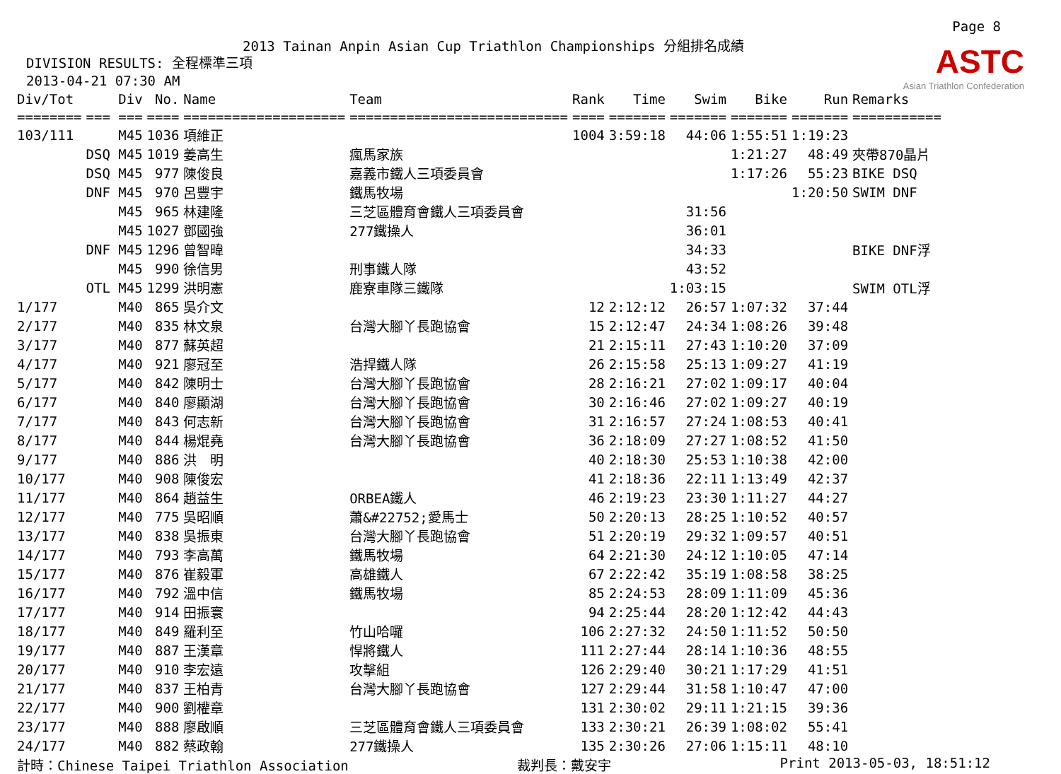Page 8
ASTC
Asian Triathlon Confederation
2013 Tainan Anpin Asian Cup Triathlon Championships 分組排名成績
DIVISION RESULTS: 全程標準三項
2013-04-21 07:30 AM
| Div/Tot | Div | No. | Name | Team | Rank | Time | Swim | Bike | Run | Remarks |
| --- | --- | --- | --- | --- | --- | --- | --- | --- | --- | --- |
| ======== | === === | ==== | ==================== | =========================== | ==== | ======= | ======= | ======= | ======= | =========== |
| 103/111 | M45 | 1036 | 項維正 | | 1004 | 3:59:18 | 44:06 | 1:55:51 | 1:19:23 | |
| | DSQ M45 | 1019 | 姜高生 | 瘋馬家族 | | | | 1:21:27 | 48:49 | 夾帶870晶片 |
| | DSQ M45 | 977 | 陳俊良 | 嘉義市鐵人三項委員會 | | | | 1:17:26 | 55:23 | BIKE DSQ |
| | DNF M45 | 970 | 呂豐宇 | 鐵馬牧場 | | | | | 1:20:50 | SWIM DNF |
| | M45 | 965 | 林建隆 | 三芝區體育會鐵人三項委員會 | | | 31:56 | | | |
| | M45 | 1027 | 鄧國強 | 277鐵操人 | | | 36:01 | | | |
| | DNF M45 | 1296 | 曾智暐 | | | | 34:33 | | | BIKE DNF浮 |
| | M45 | 990 | 徐信男 | 刑事鐵人隊 | | | 43:52 | | | |
| | OTL M45 | 1299 | 洪明憲 | 鹿寮車隊三鐵隊 | | | 1:03:15 | | | SWIM OTL浮 |
| 1/177 | M40 | 865 | 吳介文 | | 12 | 2:12:12 | 26:57 | 1:07:32 | 37:44 | |
| 2/177 | M40 | 835 | 林文泉 | 台灣大腳丫長跑協會 | 15 | 2:12:47 | 24:34 | 1:08:26 | 39:48 | |
| 3/177 | M40 | 877 | 蘇英超 | | 21 | 2:15:11 | 27:43 | 1:10:20 | 37:09 | |
| 4/177 | M40 | 921 | 廖冠至 | 浩捍鐵人隊 | 26 | 2:15:58 | 25:13 | 1:09:27 | 41:19 | |
| 5/177 | M40 | 842 | 陳明士 | 台灣大腳丫長跑協會 | 28 | 2:16:21 | 27:02 | 1:09:17 | 40:04 | |
| 6/177 | M40 | 840 | 廖顯湖 | 台灣大腳丫長跑協會 | 30 | 2:16:46 | 27:02 | 1:09:27 | 40:19 | |
| 7/177 | M40 | 843 | 何志新 | 台灣大腳丫長跑協會 | 31 | 2:16:57 | 27:24 | 1:08:53 | 40:41 | |
| 8/177 | M40 | 844 | 楊焜堯 | 台灣大腳丫長跑協會 | 36 | 2:18:09 | 27:27 | 1:08:52 | 41:50 | |
| 9/177 | M40 | 886 | 洪 明 | | 40 | 2:18:30 | 25:53 | 1:10:38 | 42:00 | |
| 10/177 | M40 | 908 | 陳俊宏 | | 41 | 2:18:36 | 22:11 | 1:13:49 | 42:37 | |
| 11/177 | M40 | 864 | 趙益生 | ORBEA鐵人 | 46 | 2:19:23 | 23:30 | 1:11:27 | 44:27 | |
| 12/177 | M40 | 775 | 吳昭順 | 蕭&#22752;愛馬士 | 50 | 2:20:13 | 28:25 | 1:10:52 | 40:57 | |
| 13/177 | M40 | 838 | 吳振東 | 台灣大腳丫長跑協會 | 51 | 2:20:19 | 29:32 | 1:09:57 | 40:51 | |
| 14/177 | M40 | 793 | 李高萬 | 鐵馬牧場 | 64 | 2:21:30 | 24:12 | 1:10:05 | 47:14 | |
| 15/177 | M40 | 876 | 崔毅軍 | 高雄鐵人 | 67 | 2:22:42 | 35:19 | 1:08:58 | 38:25 | |
| 16/177 | M40 | 792 | 溫中信 | 鐵馬牧場 | 85 | 2:24:53 | 28:09 | 1:11:09 | 45:36 | |
| 17/177 | M40 | 914 | 田振寰 | | 94 | 2:25:44 | 28:20 | 1:12:42 | 44:43 | |
| 18/177 | M40 | 849 | 羅利至 | 竹山哈囉 | 106 | 2:27:32 | 24:50 | 1:11:52 | 50:50 | |
| 19/177 | M40 | 887 | 王漢章 | 悍將鐵人 | 111 | 2:27:44 | 28:14 | 1:10:36 | 48:55 | |
| 20/177 | M40 | 910 | 李宏遠 | 攻擊組 | 126 | 2:29:40 | 30:21 | 1:17:29 | 41:51 | |
| 21/177 | M40 | 837 | 王柏青 | 台灣大腳丫長跑協會 | 127 | 2:29:44 | 31:58 | 1:10:47 | 47:00 | |
| 22/177 | M40 | 900 | 劉權章 | | 131 | 2:30:02 | 29:11 | 1:21:15 | 39:36 | |
| 23/177 | M40 | 888 | 廖啟順 | 三芝區體育會鐵人三項委員會 | 133 | 2:30:21 | 26:39 | 1:08:02 | 55:41 | |
| 24/177 | M40 | 882 | 蔡政翰 | 277鐵操人 | 135 | 2:30:26 | 27:06 | 1:15:11 | 48:10 | |
計時：Chinese Taipei Triathlon Association 裁判長：戴安宇 Print 2013-05-03, 18:51:12